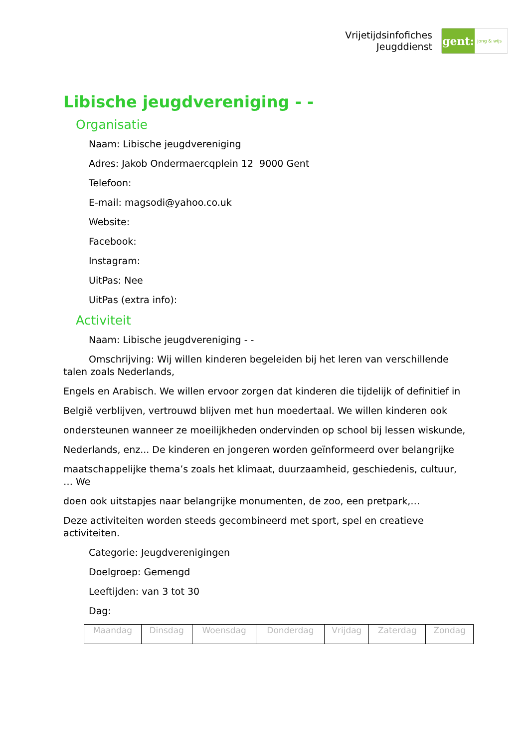Vrijetijdsinfofiches
Jeugddienst
gent:
jong & wijs
Libische jeugdvereniging - -
Organisatie
Naam: Libische jeugdvereniging
Adres: Jakob Ondermaercqplein 12 9000 Gent
Telefoon:
E-mail: magsodi@yahoo.co.uk
Website:
Facebook:
Instagram:
UitPas: Nee
UitPas (extra info):
Activiteit
Naam: Libische jeugdvereniging - -
Omschrijving: Wij willen kinderen begeleiden bij het leren van verschillende talen zoals Nederlands,
Engels en Arabisch. We willen ervoor zorgen dat kinderen die tijdelijk of definitief in
België verblijven, vertrouwd blijven met hun moedertaal. We willen kinderen ook
ondersteunen wanneer ze moeilijkheden ondervinden op school bij lessen wiskunde,
Nederlands, enz... De kinderen en jongeren worden geïnformeerd over belangrijke
maatschappelijke thema’s zoals het klimaat, duurzaamheid, geschiedenis, cultuur, … We
doen ook uitstapjes naar belangrijke monumenten, de zoo, een pretpark,…
Deze activiteiten worden steeds gecombineerd met sport, spel en creatieve activiteiten.
Categorie: Jeugdverenigingen
Doelgroep: Gemengd
Leeftijden: van 3 tot 30
Dag:
| Maandag | Dinsdag | Woensdag | Donderdag | Vrijdag | Zaterdag | Zondag |